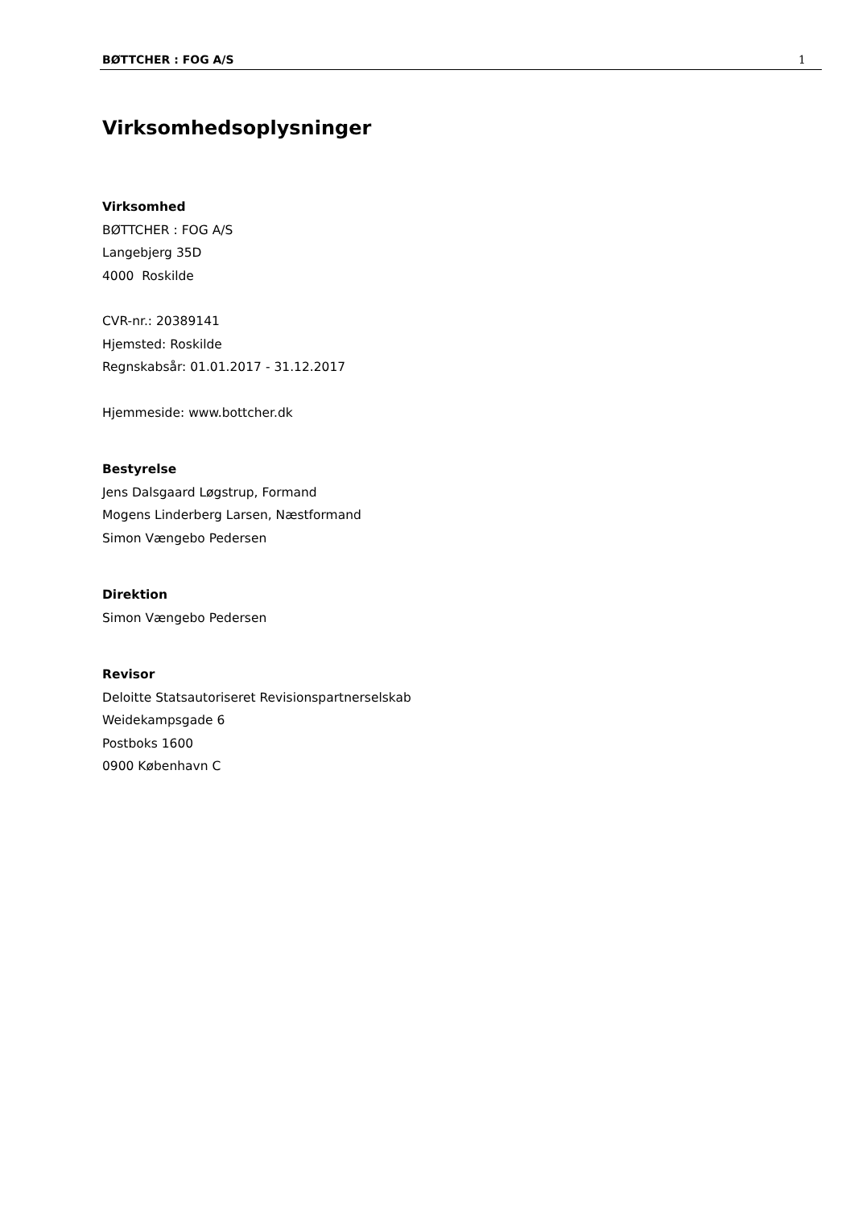BØTTCHER : FOG A/S 1
Virksomhedsoplysninger
Virksomhed
BØTTCHER : FOG A/S
Langebjerg 35D
4000 Roskilde
CVR-nr.: 20389141
Hjemsted: Roskilde
Regnskabsår: 01.01.2017 - 31.12.2017
Hjemmeside: www.bottcher.dk
Bestyrelse
Jens Dalsgaard Løgstrup, Formand
Mogens Linderberg Larsen, Næstformand
Simon Vængebo Pedersen
Direktion
Simon Vængebo Pedersen
Revisor
Deloitte Statsautoriseret Revisionspartnerselskab
Weidekampsgade 6
Postboks 1600
0900 København C